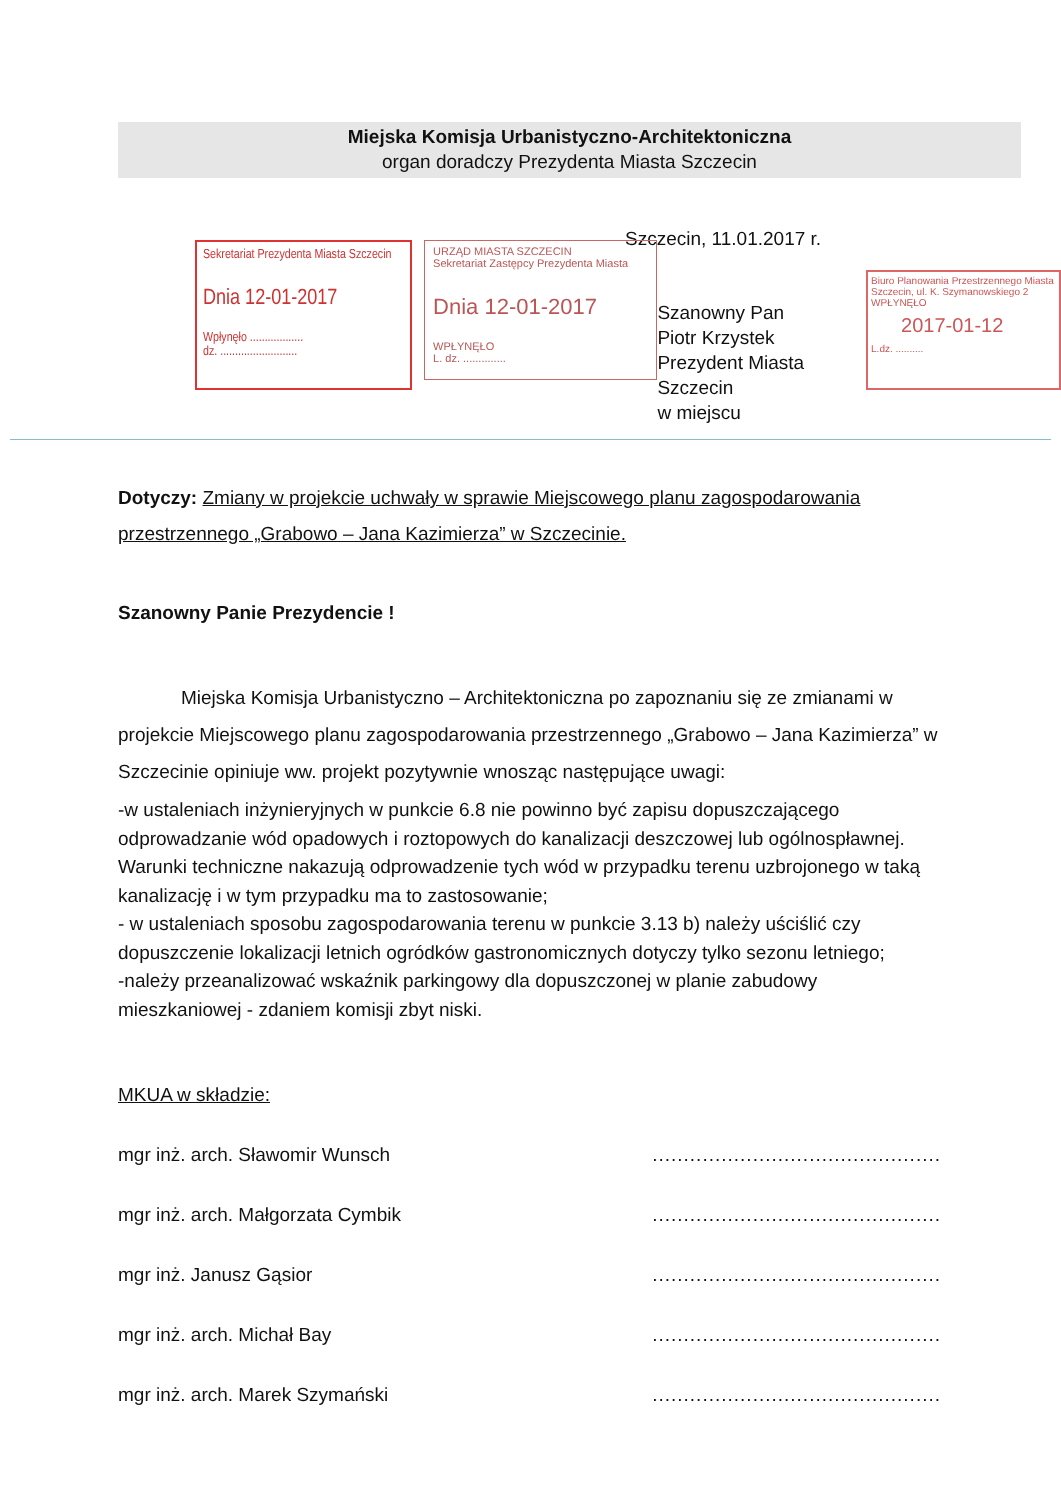Miejska Komisja Urbanistyczno-Architektoniczna
organ doradczy Prezydenta Miasta Szczecin
Szczecin, 11.01.2017 r.
Sekretariat Prezydenta Miasta Szczecin
Dnia 12-01-2017
Wpłynęło ..................
dz. ..........................
URZĄD MIASTA SZCZECIN
Sekretariat Zastępcy Prezydenta Miasta
Dnia 12-01-2017
WPŁYNĘŁO
L. dz. ..............
Szanowny Pan
Piotr Krzystek
Prezydent Miasta Szczecin
w miejscu
Biuro Planowania Przestrzennego Miasta Szczecin, ul. K. Szymanowskiego 2
WPŁYNĘŁO
2017-01-12
L.dz. ..........
Dotyczy: Zmiany w projekcie uchwały w sprawie Miejscowego planu zagospodarowania przestrzennego „Grabowo – Jana Kazimierza” w Szczecinie.
Szanowny Panie Prezydencie !
Miejska Komisja Urbanistyczno – Architektoniczna po zapoznaniu się ze zmianami w projekcie Miejscowego planu zagospodarowania przestrzennego „Grabowo – Jana Kazimierza” w Szczecinie opiniuje ww. projekt pozytywnie wnosząc następujące uwagi:
-w ustaleniach inżynieryjnych w punkcie 6.8 nie powinno być zapisu dopuszczającego odprowadzanie wód opadowych i roztopowych do kanalizacji deszczowej lub ogólnospławnej. Warunki techniczne nakazują odprowadzenie tych wód w przypadku terenu uzbrojonego w taką kanalizację i w tym przypadku ma to zastosowanie;
- w ustaleniach sposobu zagospodarowania terenu w punkcie 3.13 b) należy uściślić czy dopuszczenie lokalizacji letnich ogródków gastronomicznych dotyczy tylko sezonu letniego;
-należy przeanalizować wskaźnik parkingowy dla dopuszczonej w planie zabudowy mieszkaniowej - zdaniem komisji zbyt niski.
MKUA w składzie:
mgr inż. arch. Sławomir Wunsch..............................................
mgr inż. arch. Małgorzata Cymbik..............................................
mgr inż. Janusz Gąsior..............................................
mgr inż. arch. Michał Bay..............................................
mgr inż. arch. Marek Szymański..............................................